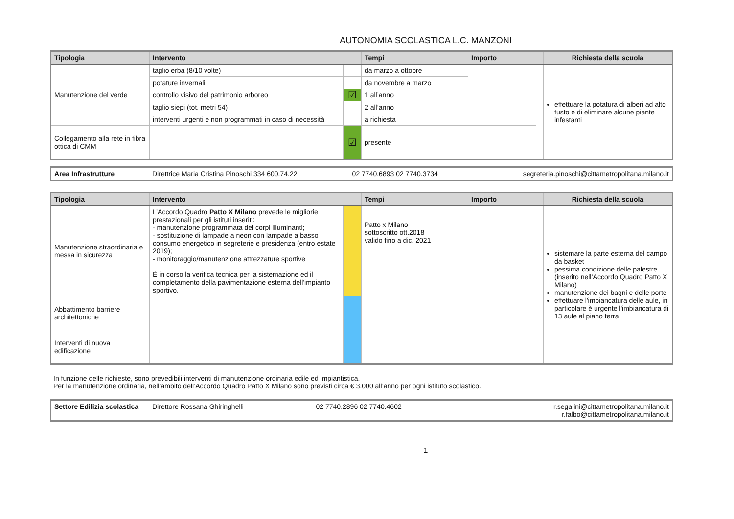AUTONOMIA SCOLASTICA L.C. MANZONI
| Tipologia | Intervento | | Tempi | Importo | | Richiesta della scuola |
| --- | --- | --- | --- | --- | --- | --- |
| Manutenzione del verde | taglio erba (8/10 volte) | | da marzo a ottobre | | | effettuare la potatura di alberi ad alto fusto e di eliminare alcune piante infestanti |
| | potature invernali | | da novembre a marzo | | | |
| | controllo visivo del patrimonio arboreo | ☑ | 1 all’anno | | | |
| | taglio siepi (tot. metri 54) | | 2 all’anno | | | |
| | interventi urgenti e non programmati in caso di necessità | | a richiesta | | | |
| Collegamento alla rete in fibra ottica di CMM | | ☑ | presente | | | |
| Area Infrastrutture | Direttrice Maria Cristina Pinoschi 334 600.74.22 | 02 7740.6893 02 7740.3734 | segreteria.pinoschi@cittametropolitana.milano.it |
| Tipologia | Intervento | | Tempi | Importo | | Richiesta della scuola |
| --- | --- | --- | --- | --- | --- | --- |
| Manutenzione straordinaria e messa in sicurezza | L’Accordo Quadro Patto X Milano prevede le migliorie prestazionali per gli istituti inseriti: - manutenzione programmata dei corpi illuminanti; - sostituzione di lampade a neon con lampade a basso consumo energetico in segreterie e presidenza (entro estate 2019); - monitoraggio/manutenzione attrezzature sportive È in corso la verifica tecnica per la sistemazione ed il completamento della pavimentazione esterna dell'impianto sportivo. | | Patto x Milano sottoscritto ott.2018 valido fino a dic. 2021 | | | sistemare la parte esterna del campo da basket pessima condizione delle palestre (inserito nell’Accordo Quadro Patto X Milano) manutenzione dei bagni e delle porte effettuare l'imbiancatura delle aule, in particolare è urgente l'imbiancatura di 13 aule al piano terra |
| Abbattimento barriere architettoniche | | | | | | |
| Interventi di nuova edificazione | | | | | | |
| In funzione delle richieste, sono prevedibili interventi di manutenzione ordinaria edile ed impiantistica. Per la manutenzione ordinaria, nell’ambito dell’Accordo Quadro Patto X Milano sono previsti circa € 3.000 all’anno per ogni istituto scolastico. |
| Settore Edilizia scolastica | Direttore Rossana Ghiringhelli | 02 7740.2896 02 7740.4602 | r.segalini@cittametropolitana.milano.it r.falbo@cittametropolitana.milano.it |
1